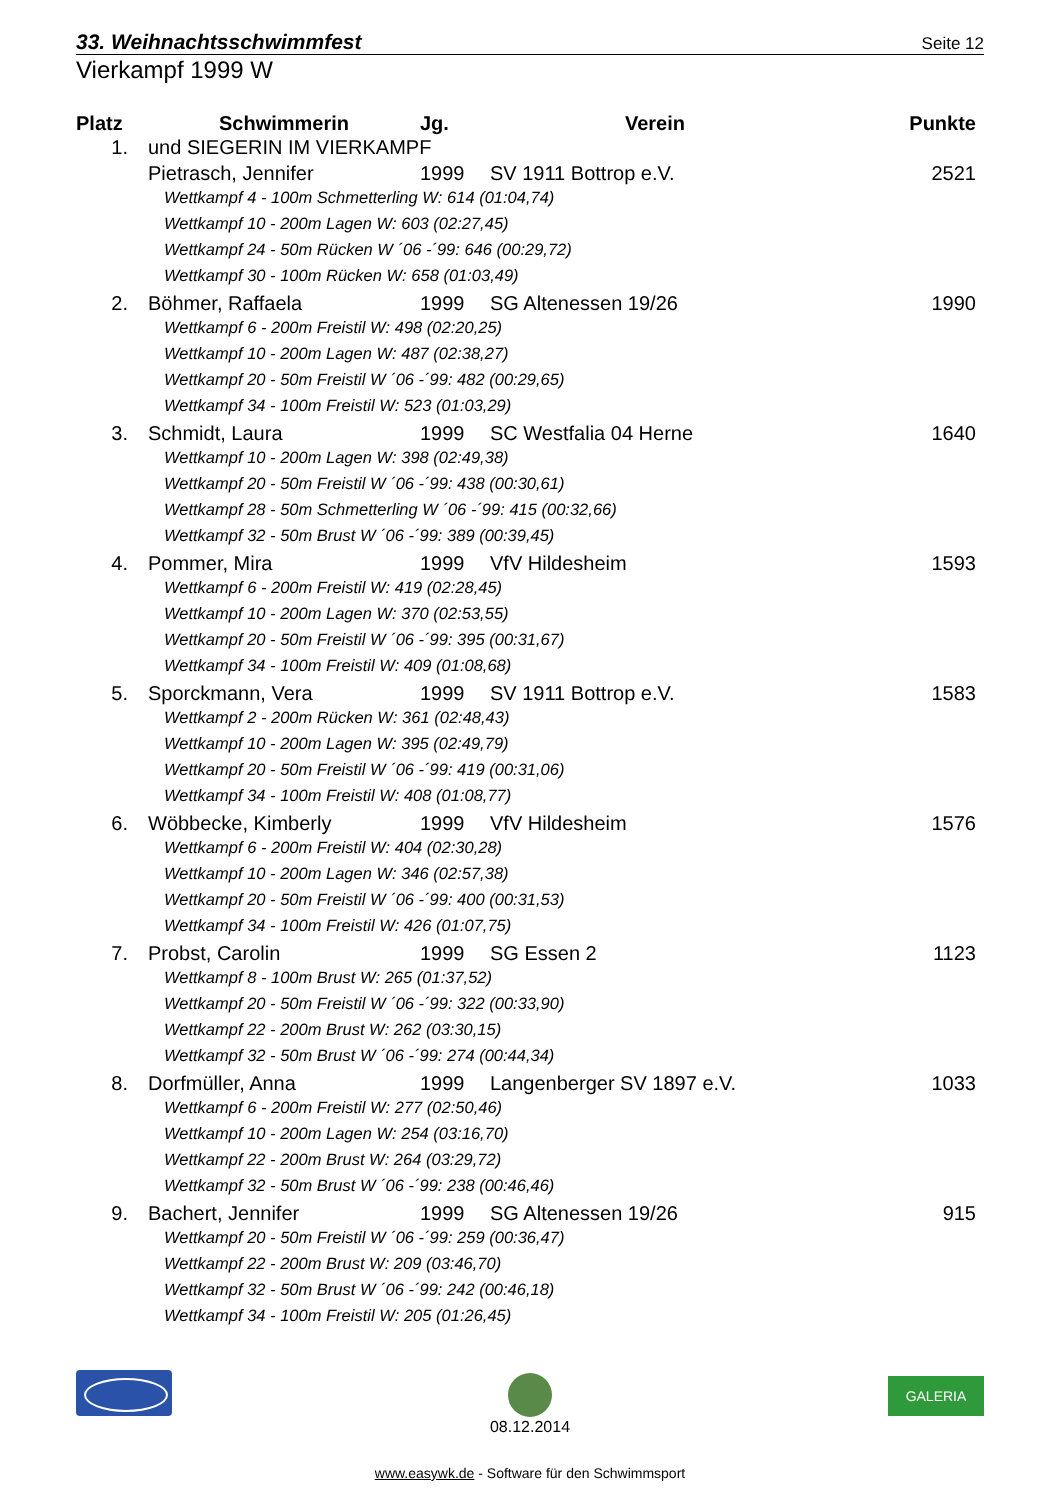33. Weihnachtsschwimmfest Seite 12
Vierkampf 1999 W
| Platz | Schwimmerin | Jg. | Verein | Punkte |
| --- | --- | --- | --- | --- |
| 1. | und SIEGERIN IM VIERKAMPF | | | |
| | Pietrasch, Jennifer | 1999 | SV 1911 Bottrop e.V. | 2521 |
| | Wettkampf 4 - 100m Schmetterling W: 614 (01:04,74) | | | |
| | Wettkampf 10 - 200m Lagen W: 603 (02:27,45) | | | |
| | Wettkampf 24 - 50m Rücken W ´06 -´99: 646 (00:29,72) | | | |
| | Wettkampf 30 - 100m Rücken W: 658 (01:03,49) | | | |
| 2. | Böhmer, Raffaela | 1999 | SG Altenessen 19/26 | 1990 |
| | Wettkampf 6 - 200m Freistil W: 498 (02:20,25) | | | |
| | Wettkampf 10 - 200m Lagen W: 487 (02:38,27) | | | |
| | Wettkampf 20 - 50m Freistil W ´06 -´99: 482 (00:29,65) | | | |
| | Wettkampf 34 - 100m Freistil W: 523 (01:03,29) | | | |
| 3. | Schmidt, Laura | 1999 | SC Westfalia 04 Herne | 1640 |
| | Wettkampf 10 - 200m Lagen W: 398 (02:49,38) | | | |
| | Wettkampf 20 - 50m Freistil W ´06 -´99: 438 (00:30,61) | | | |
| | Wettkampf 28 - 50m Schmetterling W ´06 -´99: 415 (00:32,66) | | | |
| | Wettkampf 32 - 50m Brust W ´06 -´99: 389 (00:39,45) | | | |
| 4. | Pommer, Mira | 1999 | VfV Hildesheim | 1593 |
| | Wettkampf 6 - 200m Freistil W: 419 (02:28,45) | | | |
| | Wettkampf 10 - 200m Lagen W: 370 (02:53,55) | | | |
| | Wettkampf 20 - 50m Freistil W ´06 -´99: 395 (00:31,67) | | | |
| | Wettkampf 34 - 100m Freistil W: 409 (01:08,68) | | | |
| 5. | Sporckmann, Vera | 1999 | SV 1911 Bottrop e.V. | 1583 |
| | Wettkampf 2 - 200m Rücken W: 361 (02:48,43) | | | |
| | Wettkampf 10 - 200m Lagen W: 395 (02:49,79) | | | |
| | Wettkampf 20 - 50m Freistil W ´06 -´99: 419 (00:31,06) | | | |
| | Wettkampf 34 - 100m Freistil W: 408 (01:08,77) | | | |
| 6. | Wöbbecke, Kimberly | 1999 | VfV Hildesheim | 1576 |
| | Wettkampf 6 - 200m Freistil W: 404 (02:30,28) | | | |
| | Wettkampf 10 - 200m Lagen W: 346 (02:57,38) | | | |
| | Wettkampf 20 - 50m Freistil W ´06 -´99: 400 (00:31,53) | | | |
| | Wettkampf 34 - 100m Freistil W: 426 (01:07,75) | | | |
| 7. | Probst, Carolin | 1999 | SG Essen 2 | 1123 |
| | Wettkampf 8 - 100m Brust W: 265 (01:37,52) | | | |
| | Wettkampf 20 - 50m Freistil W ´06 -´99: 322 (00:33,90) | | | |
| | Wettkampf 22 - 200m Brust W: 262 (03:30,15) | | | |
| | Wettkampf 32 - 50m Brust W ´06 -´99: 274 (00:44,34) | | | |
| 8. | Dorfmüller, Anna | 1999 | Langenberger SV 1897 e.V. | 1033 |
| | Wettkampf 6 - 200m Freistil W: 277 (02:50,46) | | | |
| | Wettkampf 10 - 200m Lagen W: 254 (03:16,70) | | | |
| | Wettkampf 22 - 200m Brust W: 264 (03:29,72) | | | |
| | Wettkampf 32 - 50m Brust W ´06 -´99: 238 (00:46,46) | | | |
| 9. | Bachert, Jennifer | 1999 | SG Altenessen 19/26 | 915 |
| | Wettkampf 20 - 50m Freistil W ´06 -´99: 259 (00:36,47) | | | |
| | Wettkampf 22 - 200m Brust W: 209 (03:46,70) | | | |
| | Wettkampf 32 - 50m Brust W ´06 -´99: 242 (00:46,18) | | | |
| | Wettkampf 34 - 100m Freistil W: 205 (01:26,45) | | | |
GALERIA
08.12.2014
www.easywk.de - Software für den Schwimmsport